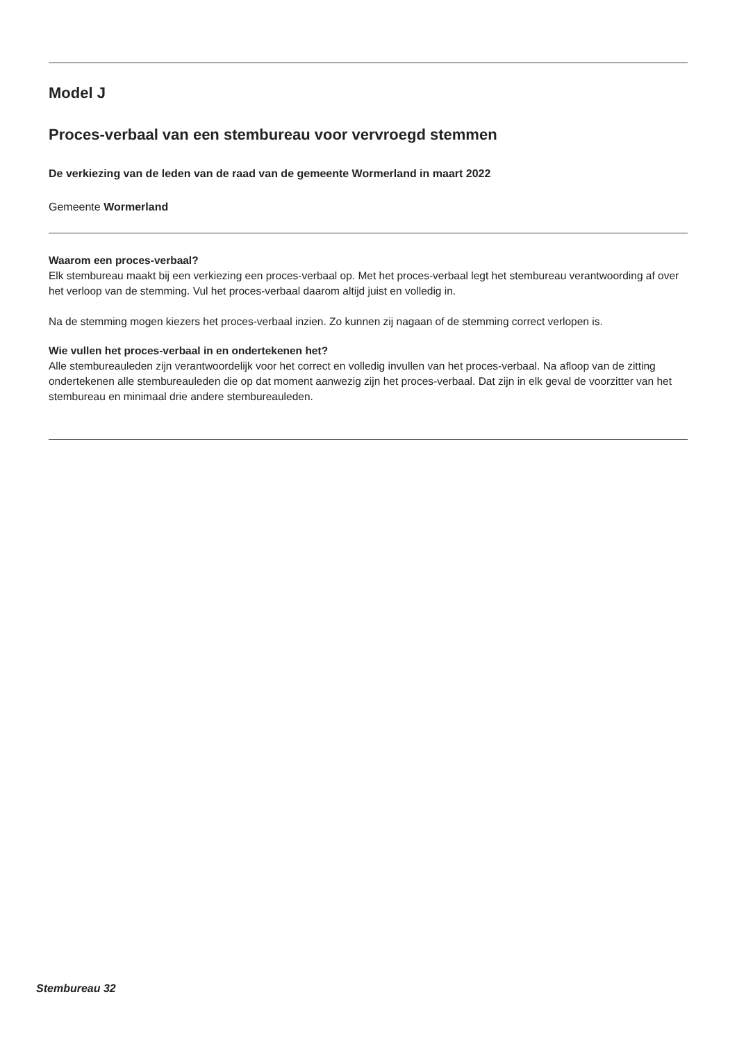Model J
Proces-verbaal van een stembureau voor vervroegd stemmen
De verkiezing van de leden van de raad van de gemeente Wormerland in maart 2022
Gemeente Wormerland
Waarom een proces-verbaal?
Elk stembureau maakt bij een verkiezing een proces-verbaal op. Met het proces-verbaal legt het stembureau verantwoording af over het verloop van de stemming. Vul het proces-verbaal daarom altijd juist en volledig in.
Na de stemming mogen kiezers het proces-verbaal inzien. Zo kunnen zij nagaan of de stemming correct verlopen is.
Wie vullen het proces-verbaal in en ondertekenen het?
Alle stembureauleden zijn verantwoordelijk voor het correct en volledig invullen van het proces-verbaal. Na afloop van de zitting ondertekenen alle stembureauleden die op dat moment aanwezig zijn het proces-verbaal. Dat zijn in elk geval de voorzitter van het stembureau en minimaal drie andere stembureauleden.
Stembureau 32